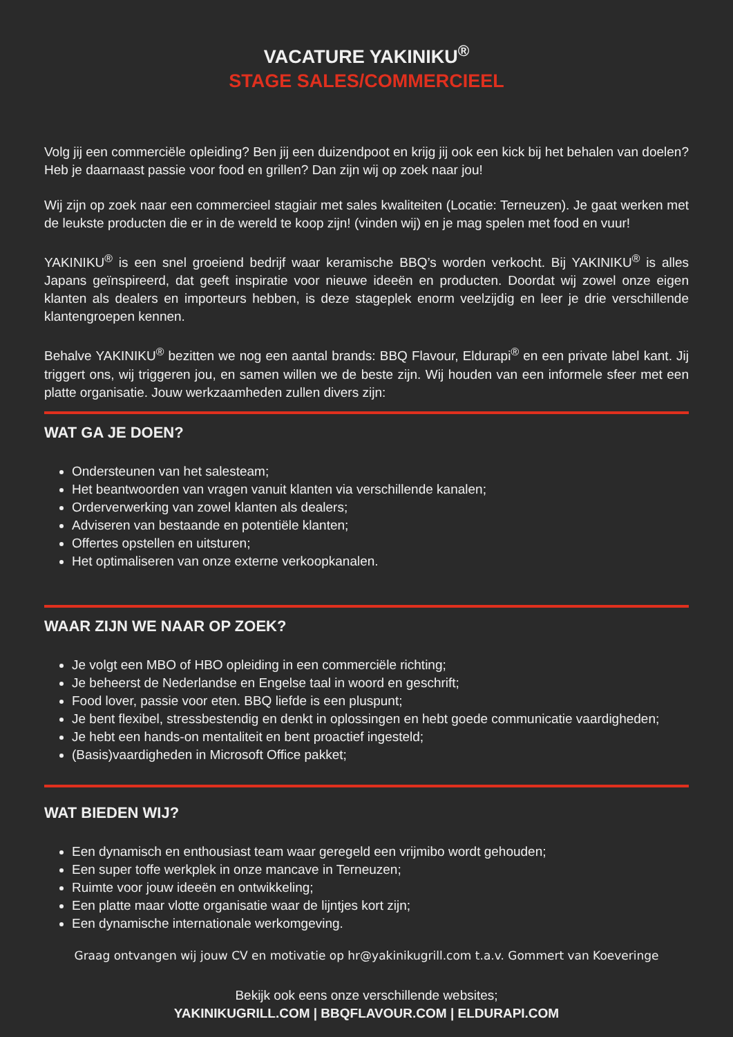VACATURE YAKINIKU<sup>®</sup>
STAGE SALES/COMMERCIEEL
Volg jij een commerciële opleiding? Ben jij een duizendpoot en krijg jij ook een kick bij het behalen van doelen? Heb je daarnaast passie voor food en grillen? Dan zijn wij op zoek naar jou!
Wij zijn op zoek naar een commercieel stagiair met sales kwaliteiten (Locatie: Terneuzen). Je gaat werken met de leukste producten die er in de wereld te koop zijn! (vinden wij) en je mag spelen met food en vuur!
YAKINIKU<sup>®</sup> is een snel groeiend bedrijf waar keramische BBQ’s worden verkocht. Bij YAKINIKU<sup>®</sup> is alles Japans geïnspireerd, dat geeft inspiratie voor nieuwe ideeën en producten. Doordat wij zowel onze eigen klanten als dealers en importeurs hebben, is deze stageplek enorm veelzijdig en leer je drie verschillende klantengroepen kennen.
Behalve YAKINIKU<sup>®</sup> bezitten we nog een aantal brands: BBQ Flavour, Eldurapi<sup>®</sup> en een private label kant. Jij triggert ons, wij triggeren jou, en samen willen we de beste zijn. Wij houden van een informele sfeer met een platte organisatie. Jouw werkzaamheden zullen divers zijn:
WAT GA JE DOEN?
Ondersteunen van het salesteam;
Het beantwoorden van vragen vanuit klanten via verschillende kanalen;
Orderverwerking van zowel klanten als dealers;
Adviseren van bestaande en potentiële klanten;
Offertes opstellen en uitsturen;
Het optimaliseren van onze externe verkoopkanalen.
WAAR ZIJN WE NAAR OP ZOEK?
Je volgt een MBO of HBO opleiding in een commerciële richting;
Je beheerst de Nederlandse en Engelse taal in woord en geschrift;
Food lover, passie voor eten. BBQ liefde is een pluspunt;
Je bent flexibel, stressbestendig en denkt in oplossingen en hebt goede communicatie vaardigheden;
Je hebt een hands-on mentaliteit en bent proactief ingesteld;
(Basis)vaardigheden in Microsoft Office pakket;
WAT BIEDEN WIJ?
Een dynamisch en enthousiast team waar geregeld een vrijmibo wordt gehouden;
Een super toffe werkplek in onze mancave in Terneuzen;
Ruimte voor jouw ideeën en ontwikkeling;
Een platte maar vlotte organisatie waar de lijntjes kort zijn;
Een dynamische internationale werkomgeving.
Graag ontvangen wij jouw CV en motivatie op hr@yakinikugrill.com t.a.v. Gommert van Koeveringe
Bekijk ook eens onze verschillende websites;
YAKINIKUGRILL.COM | BBQFLAVOUR.COM | ELDURAPI.COM